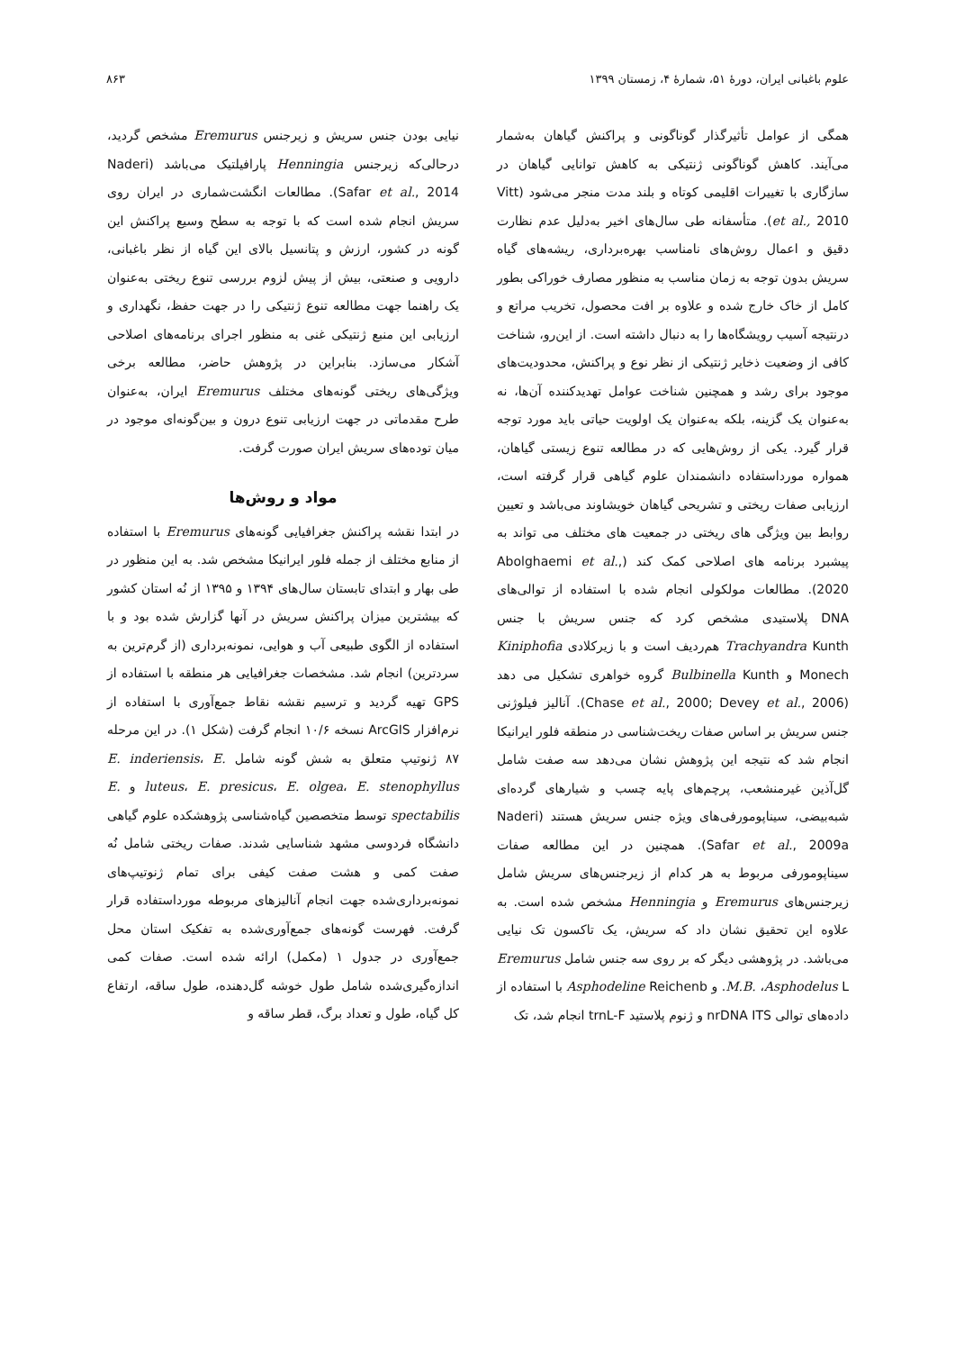علوم باغبانی ایران، دورهٔ ۵۱، شمارهٔ ۴، زمستان ۱۳۹۹ ۸۶۳
همگی از عوامل تأثیرگذار گوناگونی و پراکنش گیاهان به‌شمار می‌آیند. کاهش گوناگونی ژنتیکی به کاهش توانایی گیاهان در سازگاری با تغییرات اقلیمی کوتاه و بلند مدت منجر می‌شود (Vitt et al., 2010). متأسفانه طی سال‌های اخیر به‌دلیل عدم نظارت دقیق و اعمال روش‌های نامناسب بهره‌برداری، ریشه‌های گیاه سریش بدون توجه به زمان مناسب به منظور مصارف خوراکی بطور کامل از خاک خارج شده و علاوه بر افت محصول، تخریب مراتع و درنتیجه آسیب رویشگاه‌ها را به دنبال داشته است. از این‌رو، شناخت کافی از وضعیت ذخایر ژنتیکی از نظر نوع و پراکنش، محدودیت‌های موجود برای رشد و همچنین شناخت عوامل تهدیدکننده آن‌ها، نه به‌عنوان یک گزینه، بلکه به‌عنوان یک اولویت حیاتی باید مورد توجه قرار گیرد. یکی از روش‌هایی که در مطالعه تنوع زیستی گیاهان، همواره مورداستفاده دانشمندان علوم گیاهی قرار گرفته است، ارزیابی صفات ریختی و تشریحی گیاهان خویشاوند می‌باشد و تعیین روابط بین ویژگی های ریختی در جمعیت های مختلف می تواند به پیشبرد برنامه های اصلاحی کمک کند (Abolghaemi et al., 2020). مطالعات مولکولی انجام شده با استفاده از توالی‌های DNA پلاستیدی مشخص کرد که جنس سریش با جنس Trachyandra Kunth هم‌ردیف است و با زیرکلادی Kiniphofia Monech و Bulbinella Kunth گروه خواهری تشکیل می دهد (Chase et al., 2000; Devey et al., 2006). آنالیز فیلوژنی جنس سریش بر اساس صفات ریخت‌شناسی در منطقه فلور ایرانیکا انجام شد که نتیجه این پژوهش نشان می‌دهد سه صفت شامل گل‌آذین غیرمنشعب، پرچم‌های پایه چسب و شیارهای گرده‌ای شبه‌بیضی، سیناپومورفی‌های ویژه جنس سریش هستند (Naderi Safar et al., 2009a). همچنین در این مطالعه صفات سیناپومورفی مربوط به هر کدام از زیرجنس‌های سریش شامل زیرجنس‌های Eremurus و Henningia مشخص شده است. به علاوه این تحقیق نشان داد که سریش، یک تاکسون تک نیایی می‌باشد. در پژوهشی دیگر که بر روی سه جنس شامل Eremurus M.B. ،Asphodelus L. و Asphodeline Reichenb با استفاده از داده‌های توالی nrDNA ITS و ژنوم پلاستید trnL-F انجام شد، تک
نیایی بودن جنس سریش و زیرجنس Eremurus مشخص گردید، درحالی‌که زیرجنس Henningia پارافیلتیک می‌باشد (Naderi Safar et al., 2014). مطالعات انگشت‌شماری در ایران روی سریش انجام شده است که با توجه به سطح وسیع پراکنش این گونه در کشور، ارزش و پتانسیل بالای این گیاه از نظر باغبانی، دارویی و صنعتی، بیش از پیش لزوم بررسی تنوع ریختی به‌عنوان یک راهنما جهت مطالعه تنوع ژنتیکی را در جهت حفظ، نگهداری و ارزیابی این منبع ژنتیکی غنی به منظور اجرای برنامه‌های اصلاحی آشکار می‌سازد. بنابراین در پژوهش حاضر، مطالعه برخی ویژگی‌های ریختی گونه‌های مختلف Eremurus ایران، به‌عنوان طرح مقدماتی در جهت ارزیابی تنوع درون و بین‌گونه‌ای موجود در میان توده‌های سریش ایران صورت گرفت.
مواد و روش‌ها
در ابتدا نقشه پراکنش جغرافیایی گونه‌های Eremurus با استفاده از منابع مختلف از جمله فلور ایرانیکا مشخص شد. به این منظور در طی بهار و ابتدای تابستان سال‌های ۱۳۹۴ و ۱۳۹۵ از نُه استان کشور که بیشترین میزان پراکنش سریش در آنها گزارش شده بود و با استفاده از الگوی طبیعی آب و هوایی، نمونه‌برداری (از گرم‌ترین به سردترین) انجام شد. مشخصات جغرافیایی هر منطقه با استفاده از GPS تهیه گردید و ترسیم نقشه نقاط جمع‌آوری با استفاده از نرم‌افزار ArcGIS نسخه ۱۰/۶ انجام گرفت (شکل ۱). در این مرحله ۸۷ ژنوتیپ متعلق به شش گونه شامل E. inderiensis، E. luteus، E. presicus، E. olgea، E. stenophyllus و E. spectabilis توسط متخصصین گیاه‌شناسی پژوهشکده علوم گیاهی دانشگاه فردوسی مشهد شناسایی شدند. صفات ریختی شامل نُه صفت کمی و هشت صفت کیفی برای تمام ژنوتیپ‌های نمونه‌برداری‌شده جهت انجام آنالیزهای مربوطه مورداستفاده قرار گرفت. فهرست گونه‌های جمع‌آوری‌شده به تفکیک استان محل جمع‌آوری در جدول ۱ (مکمل) ارائه شده است. صفات کمی اندازه‌گیری‌شده شامل طول خوشه گل‌دهنده، طول ساقه، ارتفاع کل گیاه، طول و تعداد برگ، قطر ساقه و